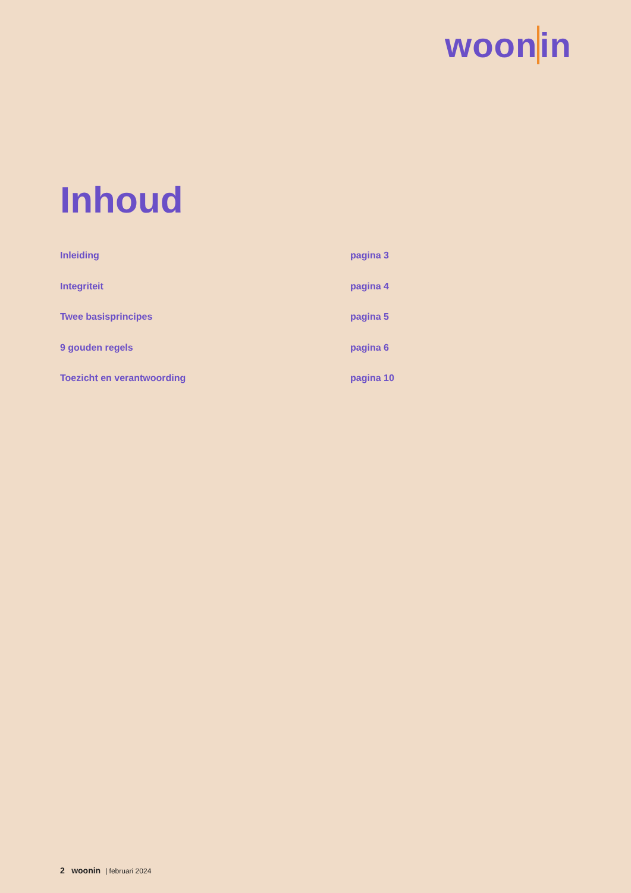woonin
Inhoud
Inleiding pagina 3
Integriteit pagina 4
Twee basisprincipes pagina 5
9 gouden regels pagina 6
Toezicht en verantwoording pagina 10
2 woonin | februari 2024